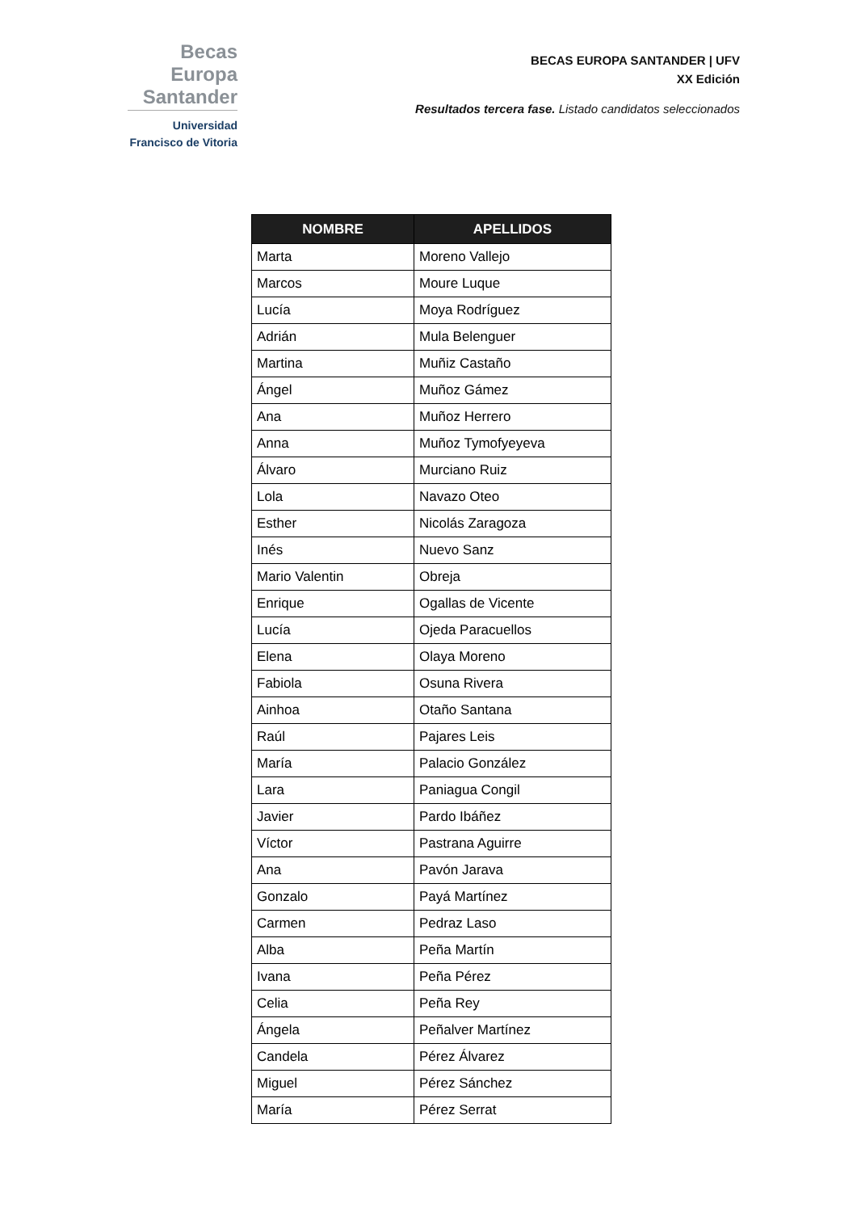Becas Europa
Santander
Universidad
Francisco de Vitoria
BECAS EUROPA SANTANDER | UFV
XX Edición
Resultados tercera fase. Listado candidatos seleccionados
| NOMBRE | APELLIDOS |
| --- | --- |
| Marta | Moreno Vallejo |
| Marcos | Moure Luque |
| Lucía | Moya Rodríguez |
| Adrián | Mula Belenguer |
| Martina | Muñiz Castaño |
| Ángel | Muñoz Gámez |
| Ana | Muñoz Herrero |
| Anna | Muñoz Tymofyeyeva |
| Álvaro | Murciano Ruiz |
| Lola | Navazo Oteo |
| Esther | Nicolás Zaragoza |
| Inés | Nuevo Sanz |
| Mario Valentin | Obreja |
| Enrique | Ogallas de Vicente |
| Lucía | Ojeda Paracuellos |
| Elena | Olaya Moreno |
| Fabiola | Osuna Rivera |
| Ainhoa | Otaño Santana |
| Raúl | Pajares Leis |
| María | Palacio González |
| Lara | Paniagua Congil |
| Javier | Pardo Ibáñez |
| Víctor | Pastrana Aguirre |
| Ana | Pavón Jarava |
| Gonzalo | Payá Martínez |
| Carmen | Pedraz Laso |
| Alba | Peña Martín |
| Ivana | Peña Pérez |
| Celia | Peña Rey |
| Ángela | Peñalver Martínez |
| Candela | Pérez Álvarez |
| Miguel | Pérez Sánchez |
| María | Pérez Serrat |